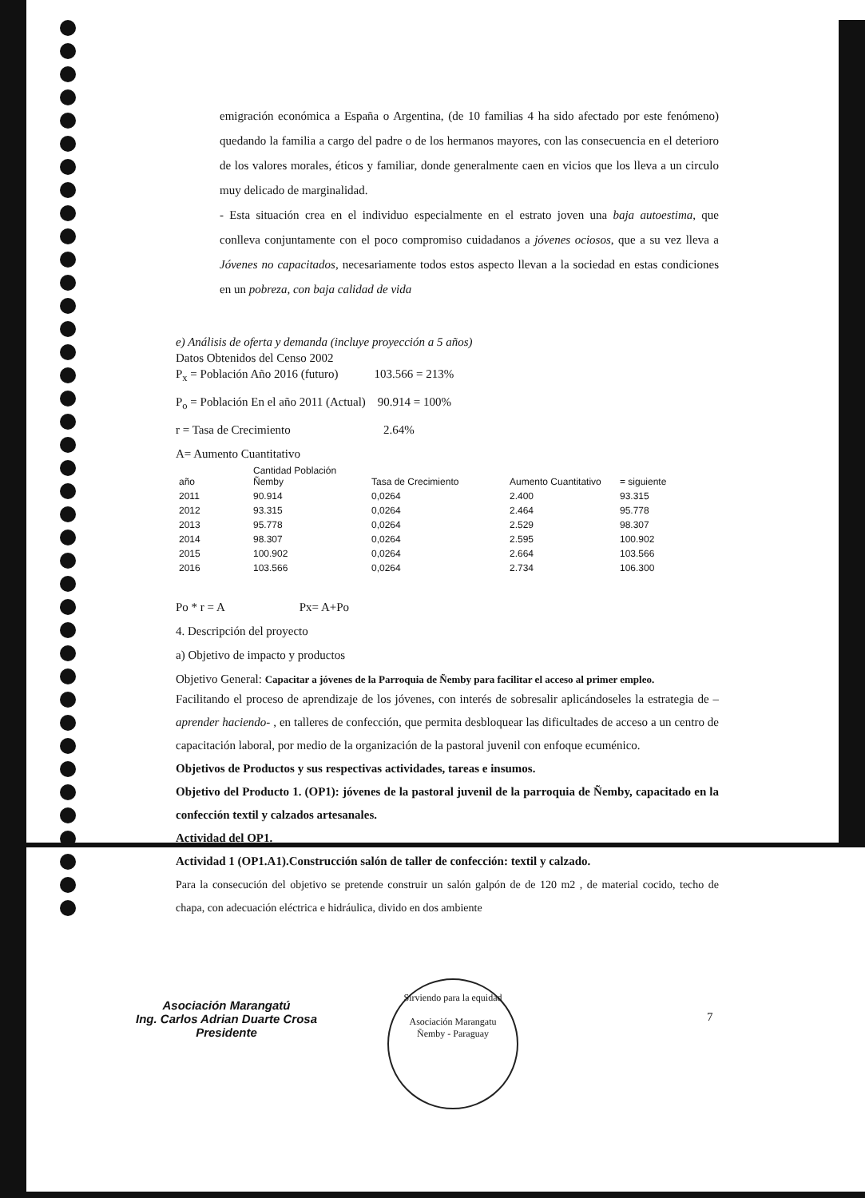emigración económica a España o Argentina, (de 10 familias 4 ha sido afectado por este fenómeno) quedando la familia a cargo del padre o de los hermanos mayores, con las consecuencia en el deterioro de los valores morales, éticos y familiar, donde generalmente caen en vicios que los lleva a un circulo muy delicado de marginalidad.
- Esta situación crea en el individuo especialmente en el estrato joven una baja autoestima, que conlleva conjuntamente con el poco compromiso cuidadanos a jóvenes ociosos, que a su vez lleva a Jóvenes no capacitados, necesariamente todos estos aspecto llevan a la sociedad en estas condiciones en un pobreza, con baja calidad de vida
e) Análisis de oferta y demanda (incluye proyección a 5 años)
Datos Obtenidos del Censo 2002
P<sub>x</sub> = Población Año 2016 (futuro) 103.566 = 213%
P<sub>o</sub> = Población En el año 2011 (Actual) 90.914 = 100%
r = Tasa de Crecimiento 2.64%
A= Aumento Cuantitativo
| año | Cantidad Población Ñemby | Tasa de Crecimiento | Aumento Cuantitativo | = siguiente |
| --- | --- | --- | --- | --- |
| 2011 | 90.914 | 0,0264 | 2.400 | 93.315 |
| 2012 | 93.315 | 0,0264 | 2.464 | 95.778 |
| 2013 | 95.778 | 0,0264 | 2.529 | 98.307 |
| 2014 | 98.307 | 0,0264 | 2.595 | 100.902 |
| 2015 | 100.902 | 0,0264 | 2.664 | 103.566 |
| 2016 | 103.566 | 0,0264 | 2.734 | 106.300 |
Po * r = A Px= A+Po
4. Descripción del proyecto
a) Objetivo de impacto y productos
Objetivo General: Capacitar a jóvenes de la Parroquia de Ñemby para facilitar el acceso al primer empleo.
Facilitando el proceso de aprendizaje de los jóvenes, con interés de sobresalir aplicándoseles la estrategia de –aprender haciendo- , en talleres de confección, que permita desbloquear las dificultades de acceso a un centro de capacitación laboral, por medio de la organización de la pastoral juvenil con enfoque ecuménico.
Objetivos de Productos y sus respectivas actividades, tareas e insumos.
Objetivo del Producto 1. (OP1): jóvenes de la pastoral juvenil de la parroquia de Ñemby, capacitado en la confección textil y calzados artesanales.
Actividad del OP1.
Actividad 1 (OP1.A1).Construcción salón de taller de confección: textil y calzado.
Para la consecución del objetivo se pretende construir un salón galpón de de 120 m2 , de material cocido, techo de chapa, con adecuación eléctrica e hidráulica, divido en dos ambiente
Asociación Marangatú
Ing. Carlos Adrian Duarte Crosa
Presidente
Sirviendo para la equidad
Asociación Marangatu
Ñemby - Paraguay
7